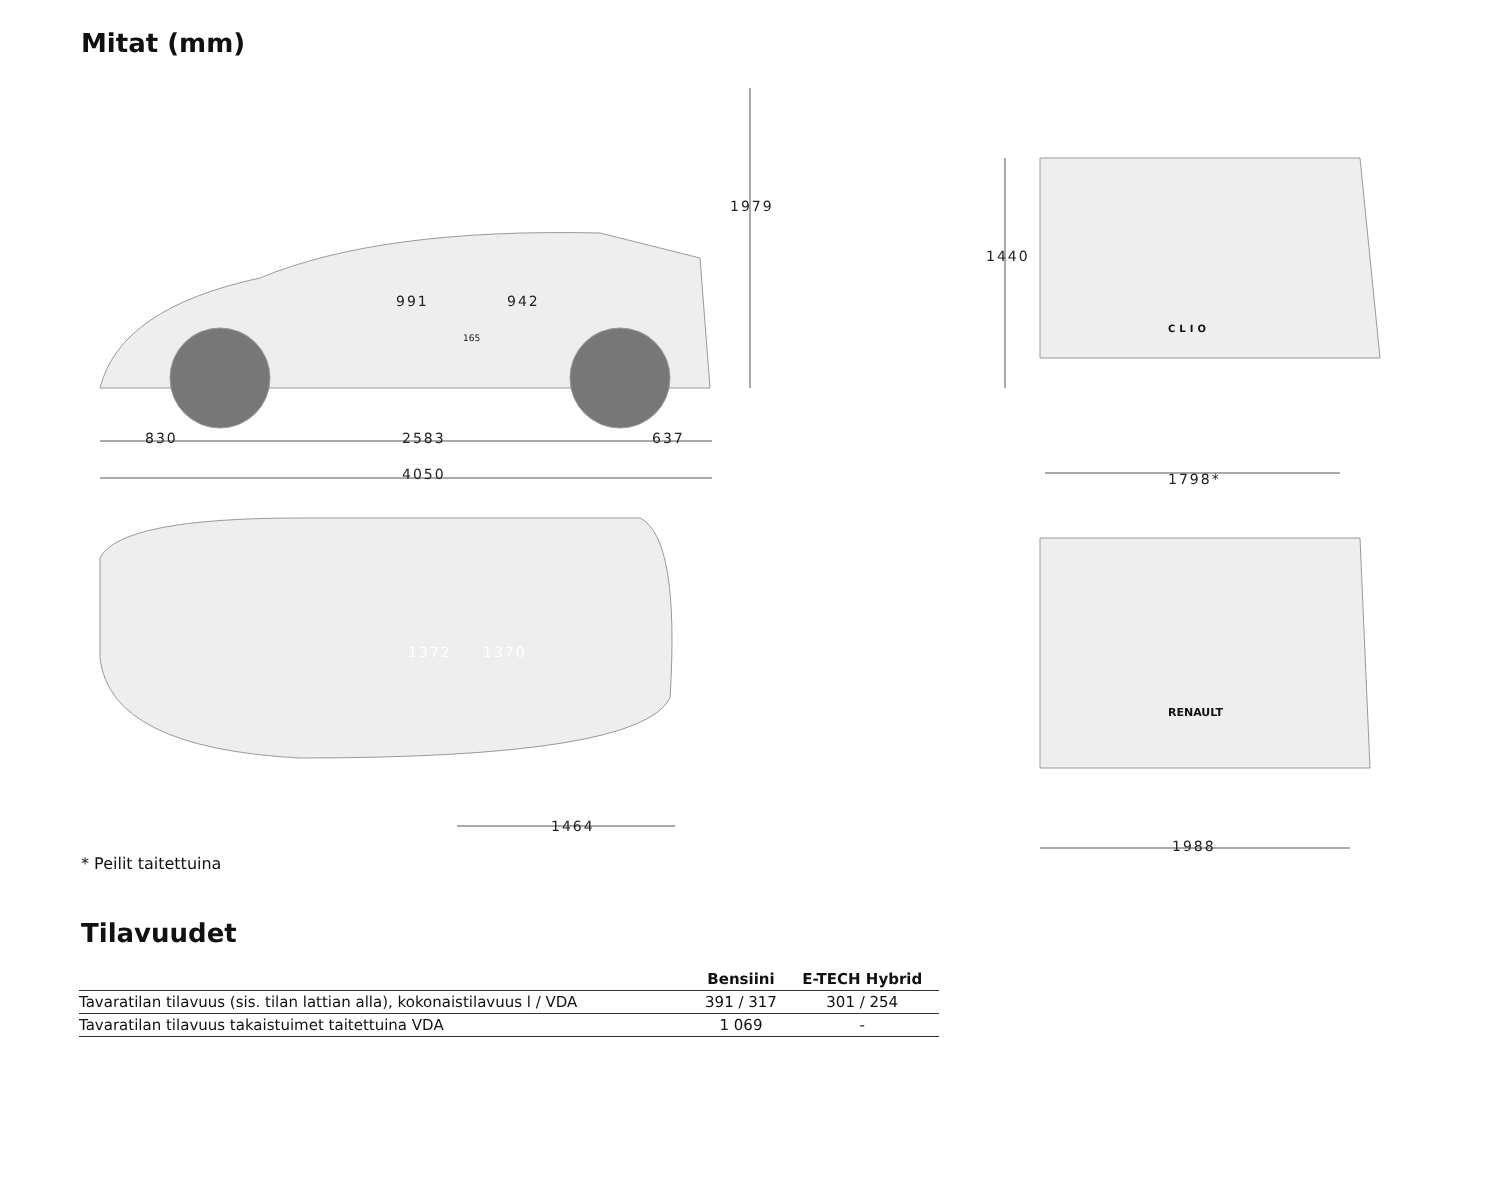Mitat (mm)
1979
991 942
165
1440
830 2583 637
4050 1798*
RENAULT
CLIO
1372 1370
1464
1988
* Peilit taitettuina
Tilavuudet
| | Bensiini | E-TECH Hybrid |
| --- | --- | --- |
| Tavaratilan tilavuus (sis. tilan lattian alla), kokonaistilavuus l / VDA | 391 / 317 | 301 / 254 |
| Tavaratilan tilavuus takaistuimet taitettuina VDA | 1 069 | - |